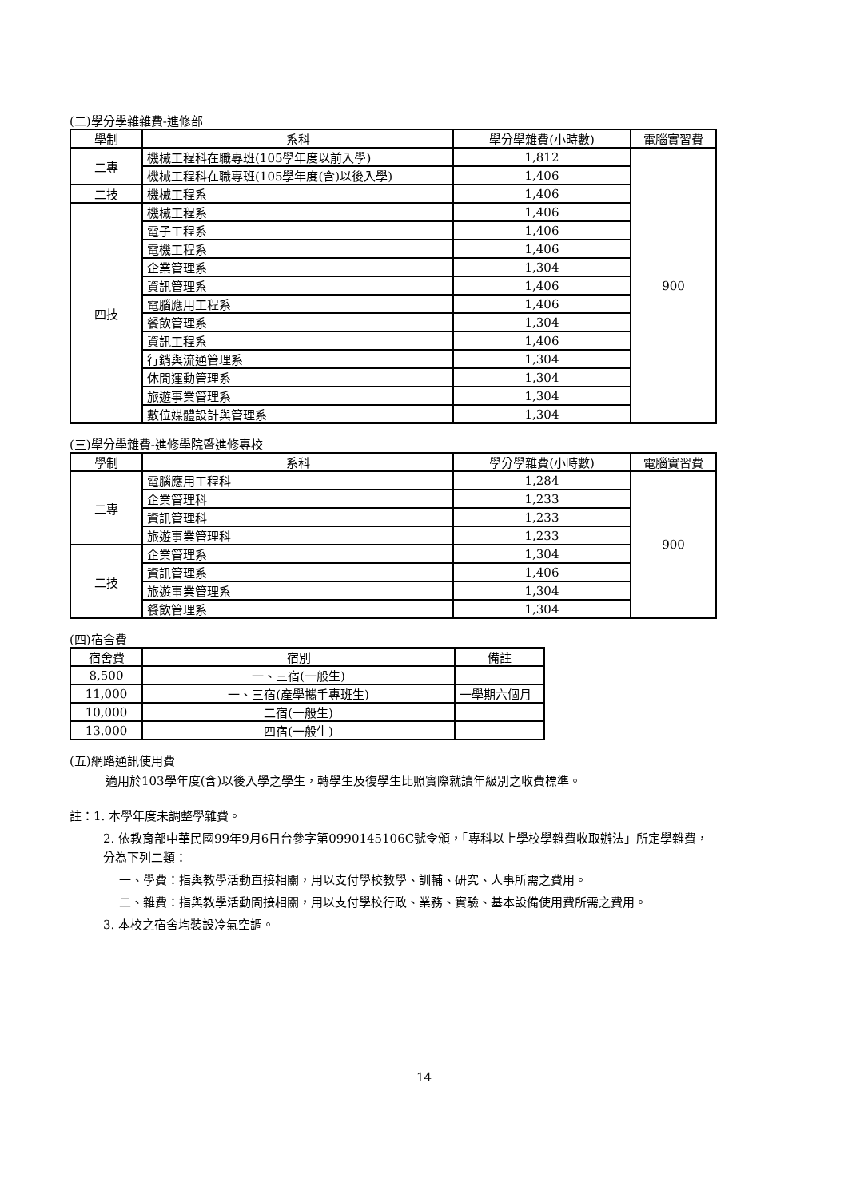(二)學分學雜雜費-進修部
| 學制 | 系科 | 學分學雜費(小時數) | 電腦實習費 |
| --- | --- | --- | --- |
| 二專 | 機械工程科在職專班(105學年度以前入學) | 1,812 | 900 |
| | 機械工程科在職專班(105學年度(含)以後入學) | 1,406 | |
| 二技 | 機械工程系 | 1,406 | |
| 四技 | 機械工程系 | 1,406 | |
| | 電子工程系 | 1,406 | |
| | 電機工程系 | 1,406 | |
| | 企業管理系 | 1,304 | |
| | 資訊管理系 | 1,406 | |
| | 電腦應用工程系 | 1,406 | |
| | 餐飲管理系 | 1,304 | |
| | 資訊工程系 | 1,406 | |
| | 行銷與流通管理系 | 1,304 | |
| | 休閒運動管理系 | 1,304 | |
| | 旅遊事業管理系 | 1,304 | |
| | 數位媒體設計與管理系 | 1,304 | |
(三)學分學雜費-進修學院暨進修專校
| 學制 | 系科 | 學分學雜費(小時數) | 電腦實習費 |
| --- | --- | --- | --- |
| 二專 | 電腦應用工程科 | 1,284 | 900 |
| | 企業管理科 | 1,233 | |
| | 資訊管理科 | 1,233 | |
| | 旅遊事業管理科 | 1,233 | |
| 二技 | 企業管理系 | 1,304 | |
| | 資訊管理系 | 1,406 | |
| | 旅遊事業管理系 | 1,304 | |
| | 餐飲管理系 | 1,304 | |
(四)宿舍費
| 宿舍費 | 宿別 | 備註 |
| --- | --- | --- |
| 8,500 | 一、三宿(一般生) | |
| 11,000 | 一、三宿(產學攜手專班生) | 一學期六個月 |
| 10,000 | 二宿(一般生) | |
| 13,000 | 四宿(一般生) | |
(五)網路通訊使用費
適用於103學年度(含)以後入學之學生，轉學生及復學生比照實際就讀年級別之收費標準。
註：1. 本學年度未調整學雜費。
2. 依教育部中華民國99年9月6日台參字第0990145106C號令頒，「專科以上學校學雜費收取辦法」所定學雜費，分為下列二類：
一、學費：指與教學活動直接相關，用以支付學校教學、訓輔、研究、人事所需之費用。
二、雜費：指與教學活動間接相關，用以支付學校行政、業務、實驗、基本設備使用費所需之費用。
3. 本校之宿舍均裝設冷氣空調。
14